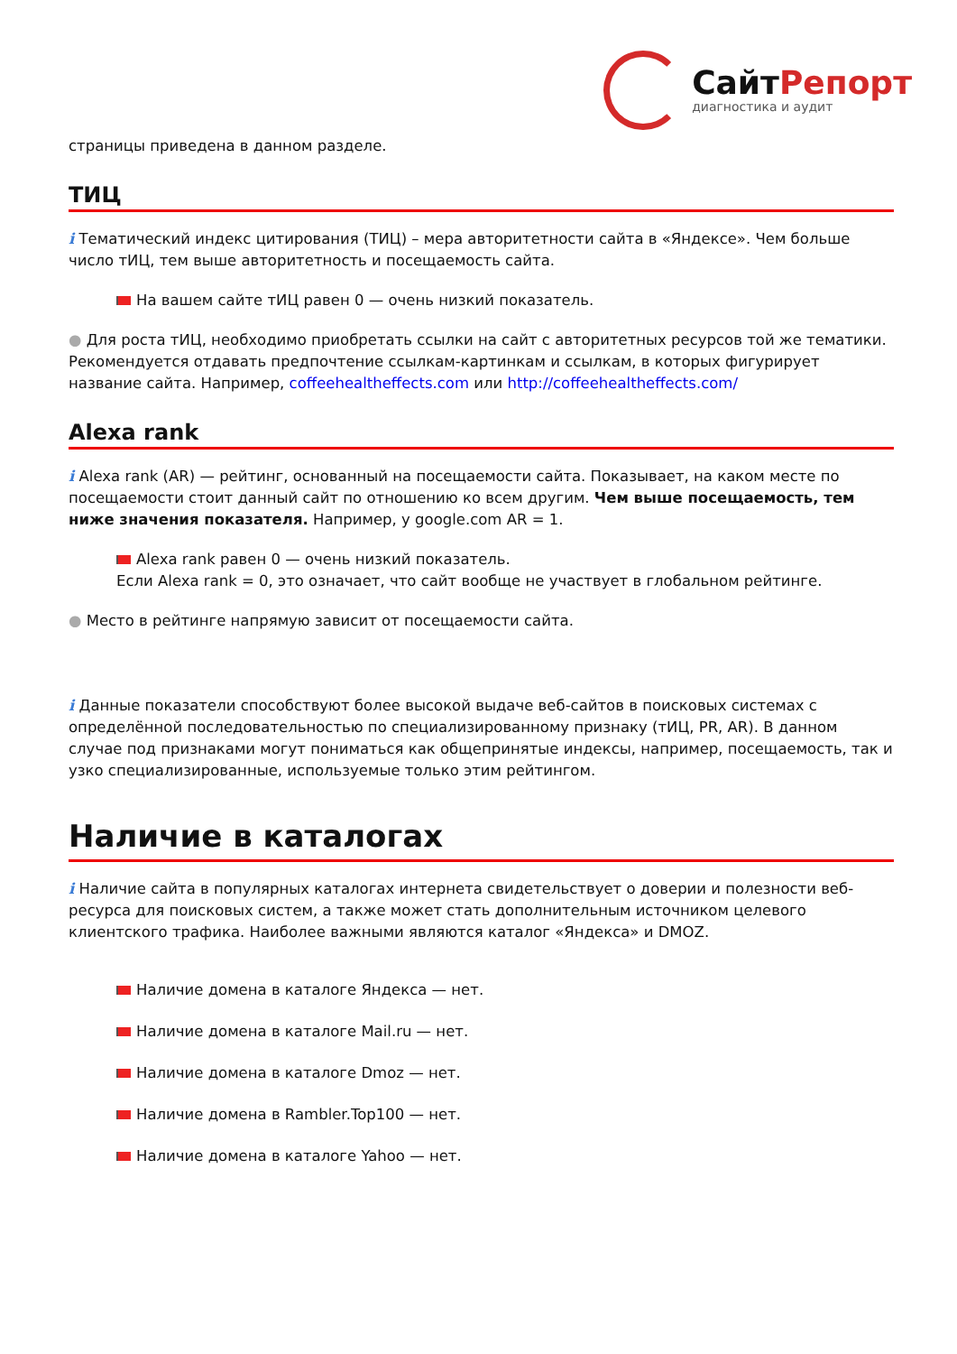СайтРепорт
диагностика и аудит
страницы приведена в данном разделе.
ТИЦ
i Тематический индекс цитирования (ТИЦ) – мера авторитетности сайта в «Яндексе». Чем больше число тИЦ, тем выше авторитетность и посещаемость сайта.
На вашем сайте тИЦ равен 0 — очень низкий показатель.
● Для роста тИЦ, необходимо приобретать ссылки на сайт с авторитетных ресурсов той же тематики. Рекомендуется отдавать предпочтение ссылкам-картинкам и ссылкам, в которых фигурирует название сайта. Например, coffeehealtheffects.com или http://coffeehealtheffects.com/
Alexa rank
i Alexa rank (AR) — рейтинг, основанный на посещаемости сайта. Показывает, на каком месте по посещаемости стоит данный сайт по отношению ко всем другим. Чем выше посещаемость, тем ниже значения показателя. Например, у google.com AR = 1.
Alexa rank равен 0 — очень низкий показатель.
Если Alexa rank = 0, это означает, что сайт вообще не участвует в глобальном рейтинге.
● Место в рейтинге напрямую зависит от посещаемости сайта.
i Данные показатели способствуют более высокой выдаче веб-сайтов в поисковых системах с определённой последовательностью по специализированному признаку (тИЦ, PR, AR). В данном случае под признаками могут пониматься как общепринятые индексы, например, посещаемость, так и узко специализированные, используемые только этим рейтингом.
Наличие в каталогах
i Наличие сайта в популярных каталогах интернета свидетельствует о доверии и полезности веб-ресурса для поисковых систем, а также может стать дополнительным источником целевого клиентского трафика. Наиболее важными являются каталог «Яндекса» и DMOZ.
Наличие домена в каталоге Яндекса — нет.
Наличие домена в каталоге Mail.ru — нет.
Наличие домена в каталоге Dmoz — нет.
Наличие домена в Rambler.Top100 — нет.
Наличие домена в каталоге Yahoo — нет.